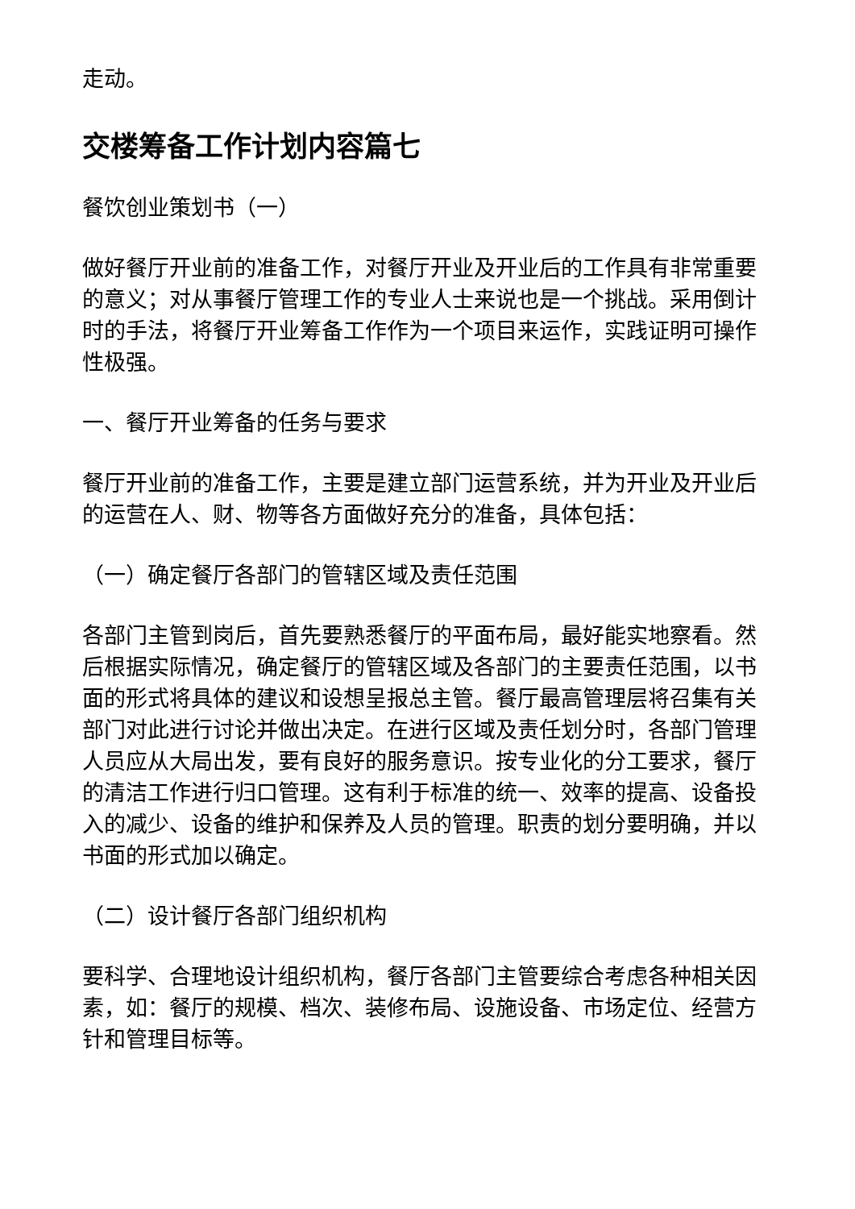走动。
交楼筹备工作计划内容篇七
餐饮创业策划书（一）
做好餐厅开业前的准备工作，对餐厅开业及开业后的工作具有非常重要的意义；对从事餐厅管理工作的专业人士来说也是一个挑战。采用倒计时的手法，将餐厅开业筹备工作作为一个项目来运作，实践证明可操作性极强。
一、餐厅开业筹备的任务与要求
餐厅开业前的准备工作，主要是建立部门运营系统，并为开业及开业后的运营在人、财、物等各方面做好充分的准备，具体包括：
（一）确定餐厅各部门的管辖区域及责任范围
各部门主管到岗后，首先要熟悉餐厅的平面布局，最好能实地察看。然后根据实际情况，确定餐厅的管辖区域及各部门的主要责任范围，以书面的形式将具体的建议和设想呈报总主管。餐厅最高管理层将召集有关部门对此进行讨论并做出决定。在进行区域及责任划分时，各部门管理人员应从大局出发，要有良好的服务意识。按专业化的分工要求，餐厅的清洁工作进行归口管理。这有利于标准的统一、效率的提高、设备投入的减少、设备的维护和保养及人员的管理。职责的划分要明确，并以书面的形式加以确定。
（二）设计餐厅各部门组织机构
要科学、合理地设计组织机构，餐厅各部门主管要综合考虑各种相关因素，如：餐厅的规模、档次、装修布局、设施设备、市场定位、经营方针和管理目标等。